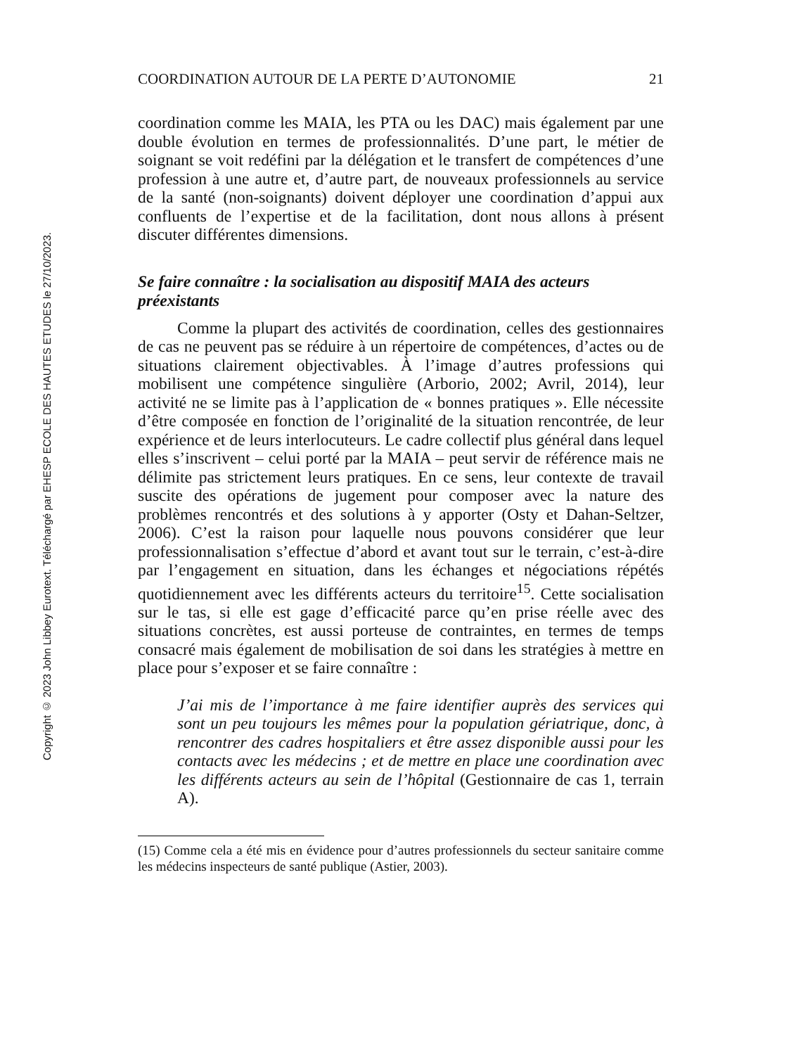Copyright © 2023 John Libbey Eurotext. Téléchargé par EHESP ECOLE DES HAUTES ETUDES le 27/10/2023.
COORDINATION AUTOUR DE LA PERTE D’AUTONOMIE 21
coordination comme les MAIA, les PTA ou les DAC) mais également par une double évolution en termes de professionnalités. D’une part, le métier de soignant se voit redéfini par la délégation et le transfert de compétences d’une profession à une autre et, d’autre part, de nouveaux professionnels au service de la santé (non-soignants) doivent déployer une coordination d’appui aux confluents de l’expertise et de la facilitation, dont nous allons à présent discuter différentes dimensions.
Se faire connaître : la socialisation au dispositif MAIA des acteurs préexistants
Comme la plupart des activités de coordination, celles des gestionnaires de cas ne peuvent pas se réduire à un répertoire de compétences, d’actes ou de situations clairement objectivables. À l’image d’autres professions qui mobilisent une compétence singulière (Arborio, 2002; Avril, 2014), leur activité ne se limite pas à l’application de « bonnes pratiques ». Elle nécessite d’être composée en fonction de l’originalité de la situation rencontrée, de leur expérience et de leurs interlocuteurs. Le cadre collectif plus général dans lequel elles s’inscrivent – celui porté par la MAIA – peut servir de référence mais ne délimite pas strictement leurs pratiques. En ce sens, leur contexte de travail suscite des opérations de jugement pour composer avec la nature des problèmes rencontrés et des solutions à y apporter (Osty et Dahan-Seltzer, 2006). C’est la raison pour laquelle nous pouvons considérer que leur professionnalisation s’effectue d’abord et avant tout sur le terrain, c’est-à-dire par l’engagement en situation, dans les échanges et négociations répétés quotidiennement avec les différents acteurs du territoire<sup>15</sup>. Cette socialisation sur le tas, si elle est gage d’efficacité parce qu’en prise réelle avec des situations concrètes, est aussi porteuse de contraintes, en termes de temps consacré mais également de mobilisation de soi dans les stratégies à mettre en place pour s’exposer et se faire connaître :
J’ai mis de l’importance à me faire identifier auprès des services qui sont un peu toujours les mêmes pour la population gériatrique, donc, à rencontrer des cadres hospitaliers et être assez disponible aussi pour les contacts avec les médecins ; et de mettre en place une coordination avec les différents acteurs au sein de l’hôpital (Gestionnaire de cas 1, terrain A).
(15) Comme cela a été mis en évidence pour d’autres professionnels du secteur sanitaire comme les médecins inspecteurs de santé publique (Astier, 2003).